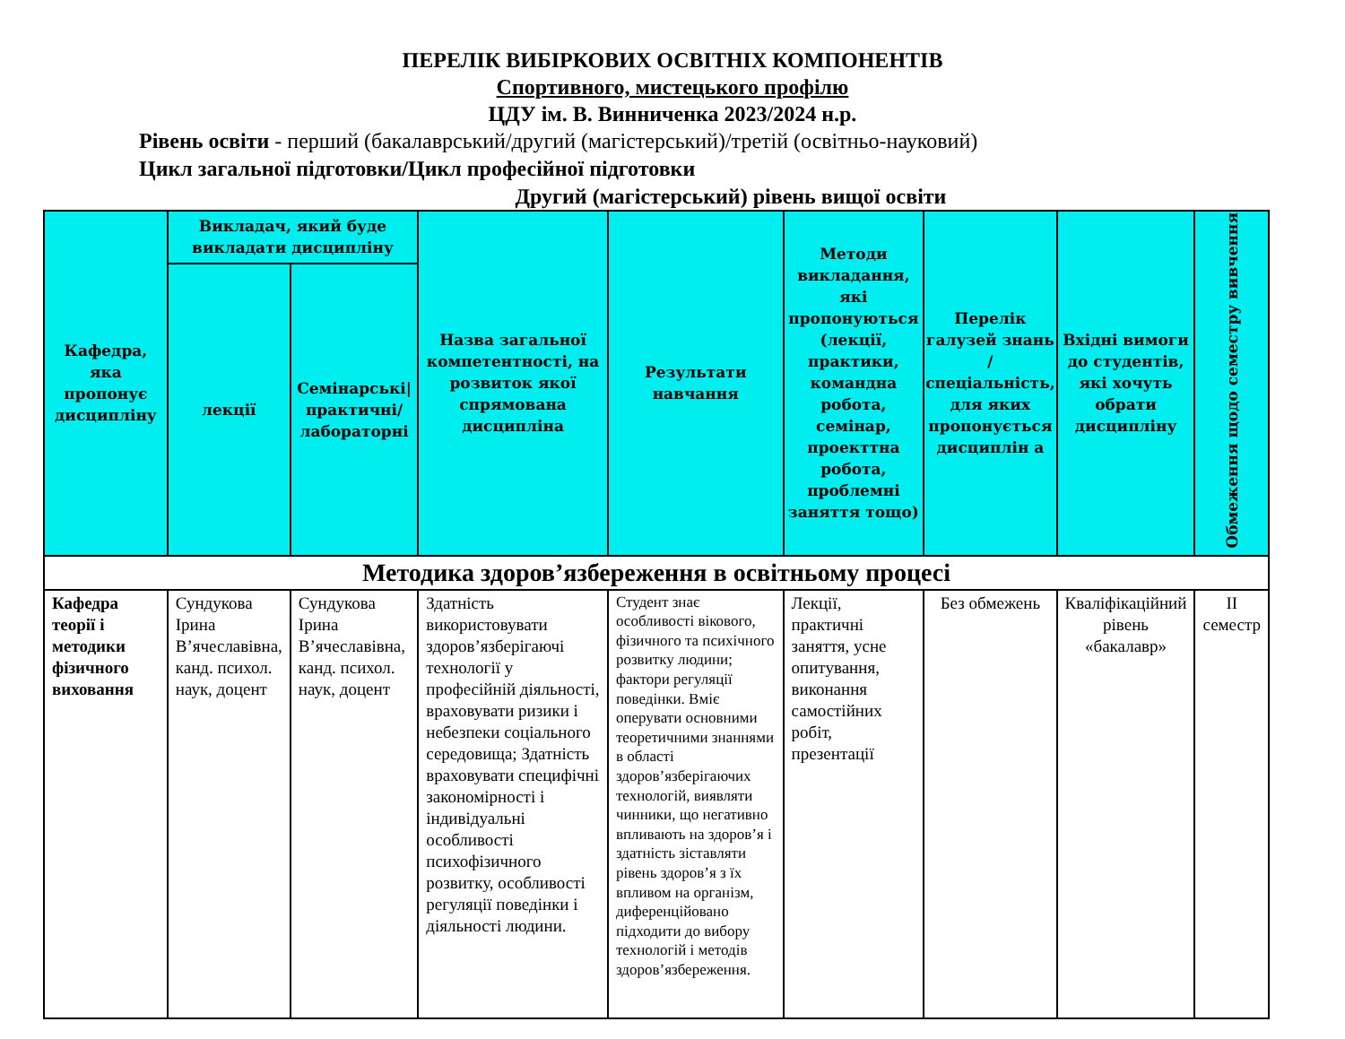ПЕРЕЛІК ВИБІРКОВИХ ОСВІТНІХ КОМПОНЕНТІВ
Спортивного, мистецького профілю
ЦДУ ім. В. Винниченка 2023/2024 н.р.
Рівень освіти - перший (бакалаврський/другий (магістерський)/третій (освітньо-науковий)
Цикл загальної підготовки/Цикл професійної підготовки
Другий (магістерський) рівень вищої освіти
| Кафедра, яка пропонує дисципліну | Викладач, який буде викладати дисципліну | | Назва загальної компетентності, на розвиток якої спрямована дисципліна | Результати навчання | Методи викладання, які пропонуються (лекції, практики, командна робота, семінар, проекттна робота, проблемні заняття тощо) | Перелік галузей знань / спеціальність, для яких пропонується дисциплін а | Вхідні вимоги до студентів, які хочуть обрати дисципліну | Обмеження щодо семестру вивчення |
| --- | --- | --- | --- | --- | --- | --- | --- | --- |
| | лекції | Семінарські/ практичні/ лабораторні | | | | | | |
| Методика здоров’язбереження в освітньому процесі | | | | | | | | |
| Кафедра теорії і методики фізичного виховання | Сундукова Ірина В’ячеславівна, канд. психол. наук, доцент | Сундукова Ірина В’ячеславівна, канд. психол. наук, доцент | Здатність використовувати здоров’язберігаючі технології у професійній діяльності, враховувати ризики і небезпеки соціального середовища; Здатність враховувати специфічні закономірності і індивідуальні особливості психофізичного розвитку, особливості регуляції поведінки і діяльності людини. | Студент знає особливості вікового, фізичного та психічного розвитку людини; фактори регуляції поведінки. Вміє оперувати основними теоретичними знаннями в області здоров’язберігаючих технологій, виявляти чинники, що негативно впливають на здоров’я і здатність зіставляти рівень здоров’я з їх впливом на організм, диференційовано підходити до вибору технологій і методів здоров’язбереження. | Лекції, практичні заняття, усне опитування, виконання самостійних робіт, презентації | Без обмежень | Кваліфікаційний рівень «бакалавр» | II семестр |